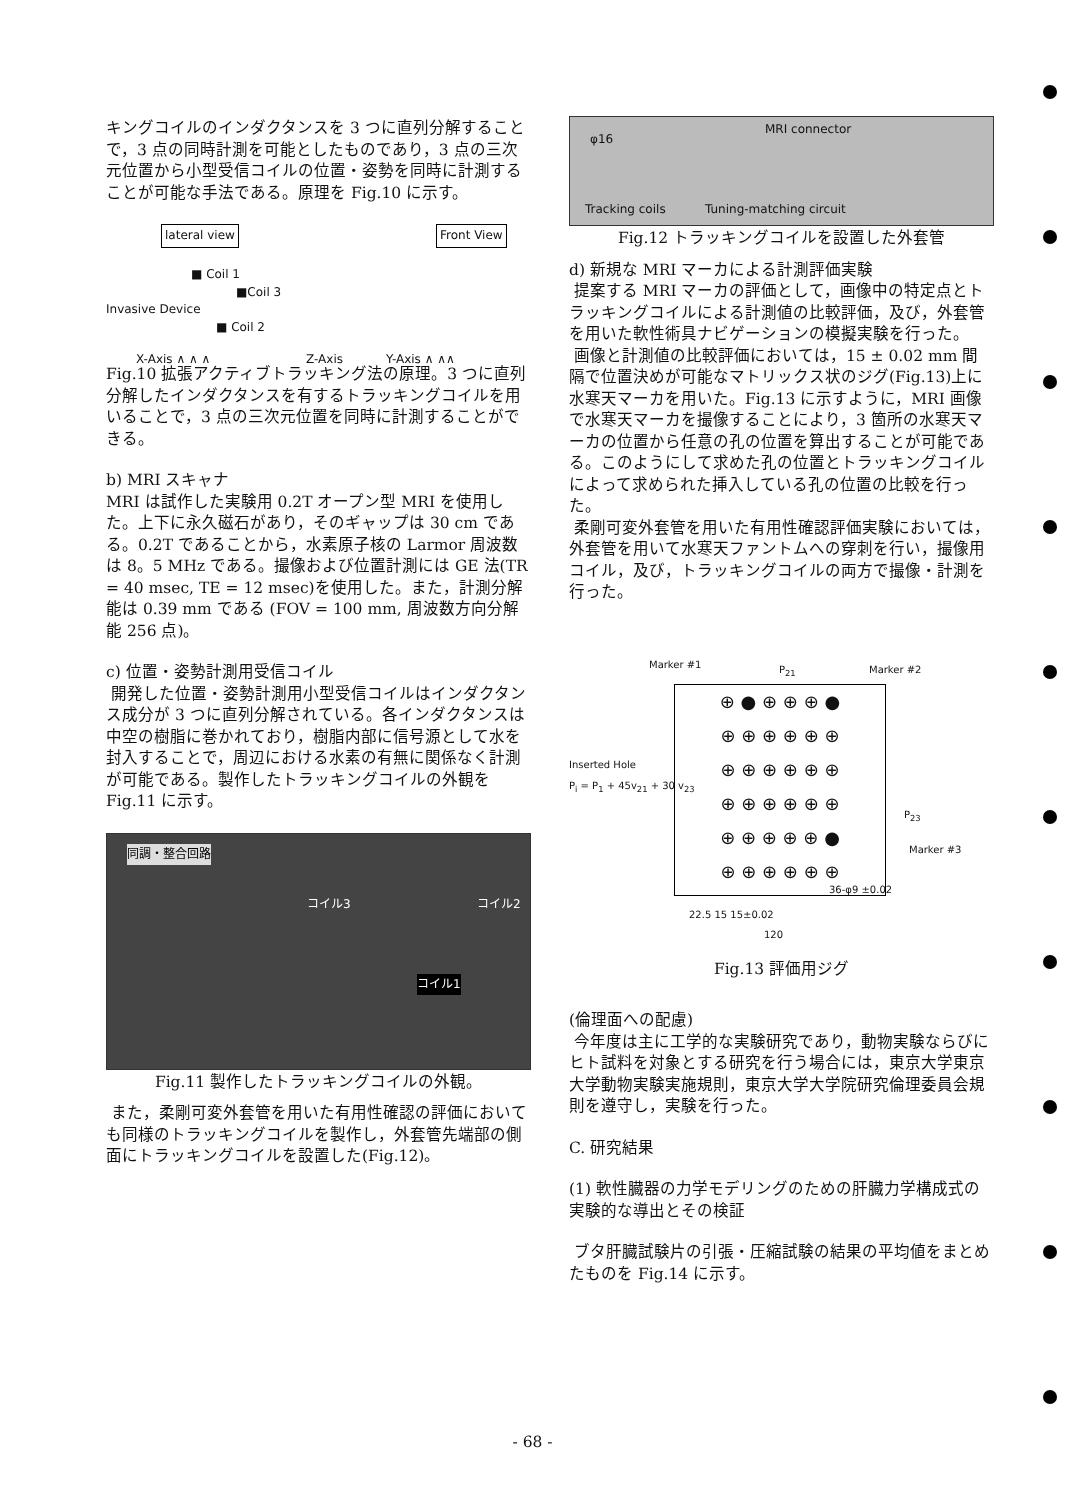キングコイルのインダクタンスを 3 つに直列分解することで，3 点の同時計測を可能としたものであり，3 点の三次元位置から小型受信コイルの位置・姿勢を同時に計測することが可能な手法である。原理を Fig.10 に示す。
lateral view Front View
■ Coil 1
■Coil 3
Invasive Device
■ Coil 2
X-Axis ∧ ∧ ∧ Z-Axis Y-Axis ∧ ∧∧
Fig.10 拡張アクティブトラッキング法の原理。3 つに直列分解したインダクタンスを有するトラッキングコイルを用いることで，3 点の三次元位置を同時に計測することができる。
b) MRI スキャナ
MRI は試作した実験用 0.2T オープン型 MRI を使用した。上下に永久磁石があり，そのギャップは 30 cm である。0.2T であることから，水素原子核の Larmor 周波数は 8。5 MHz である。撮像および位置計測には GE 法(TR = 40 msec, TE = 12 msec)を使用した。また，計測分解能は 0.39 mm である (FOV = 100 mm, 周波数方向分解能 256 点)。
c) 位置・姿勢計測用受信コイル
開発した位置・姿勢計測用小型受信コイルはインダクタンス成分が 3 つに直列分解されている。各インダクタンスは中空の樹脂に巻かれており，樹脂内部に信号源として水を封入することで，周辺における水素の有無に関係なく計測が可能である。製作したトラッキングコイルの外観を Fig.11 に示す。
同調・整合回路
コイル3 コイル2
コイル1
Fig.11 製作したトラッキングコイルの外観。
また，柔剛可変外套管を用いた有用性確認の評価においても同様のトラッキングコイルを製作し，外套管先端部の側面にトラッキングコイルを設置した(Fig.12)。
φ16
MRI connector
Tracking coils Tuning-matching circuit
Fig.12 トラッキングコイルを設置した外套管
d) 新規な MRI マーカによる計測評価実験
提案する MRI マーカの評価として，画像中の特定点とトラッキングコイルによる計測値の比較評価，及び，外套管を用いた軟性術具ナビゲーションの模擬実験を行った。
画像と計測値の比較評価においては，15 ± 0.02 mm 間隔で位置決めが可能なマトリックス状のジグ(Fig.13)上に水寒天マーカを用いた。Fig.13 に示すように，MRI 画像で水寒天マーカを撮像することにより，3 箇所の水寒天マーカの位置から任意の孔の位置を算出することが可能である。このようにして求めた孔の位置とトラッキングコイルによって求められた挿入している孔の位置の比較を行った。
柔剛可変外套管を用いた有用性確認評価実験においては，外套管を用いて水寒天ファントムへの穿刺を行い，撮像用コイル，及び，トラッキングコイルの両方で撮像・計測を行った。
Marker #1 P<sub>21</sub> Marker #2
Inserted Hole
P<sub>i</sub> = P<sub>1</sub> + 45v<sub>21</sub> + 30 v<sub>23</sub>
P<sub>23</sub>
Marker #3
⊕ ● ⊕ ⊕ ⊕ ●
⊕ ⊕ ⊕ ⊕ ⊕ ⊕
⊕ ⊕ ⊕ ⊕ ⊕ ⊕
⊕ ⊕ ⊕ ⊕ ⊕ ⊕
⊕ ⊕ ⊕ ⊕ ⊕ ●
⊕ ⊕ ⊕ ⊕ ⊕ ⊕
36-φ9 ±0.02
22.5 15 15±0.02
120
Fig.13 評価用ジグ
(倫理面への配慮)
今年度は主に工学的な実験研究であり，動物実験ならびにヒト試料を対象とする研究を行う場合には，東京大学東京大学動物実験実施規則，東京大学大学院研究倫理委員会規則を遵守し，実験を行った。
C. 研究結果
(1) 軟性臓器の力学モデリングのための肝臓力学構成式の実験的な導出とその検証
ブタ肝臓試験片の引張・圧縮試験の結果の平均値をまとめたものを Fig.14 に示す。
- 68 -